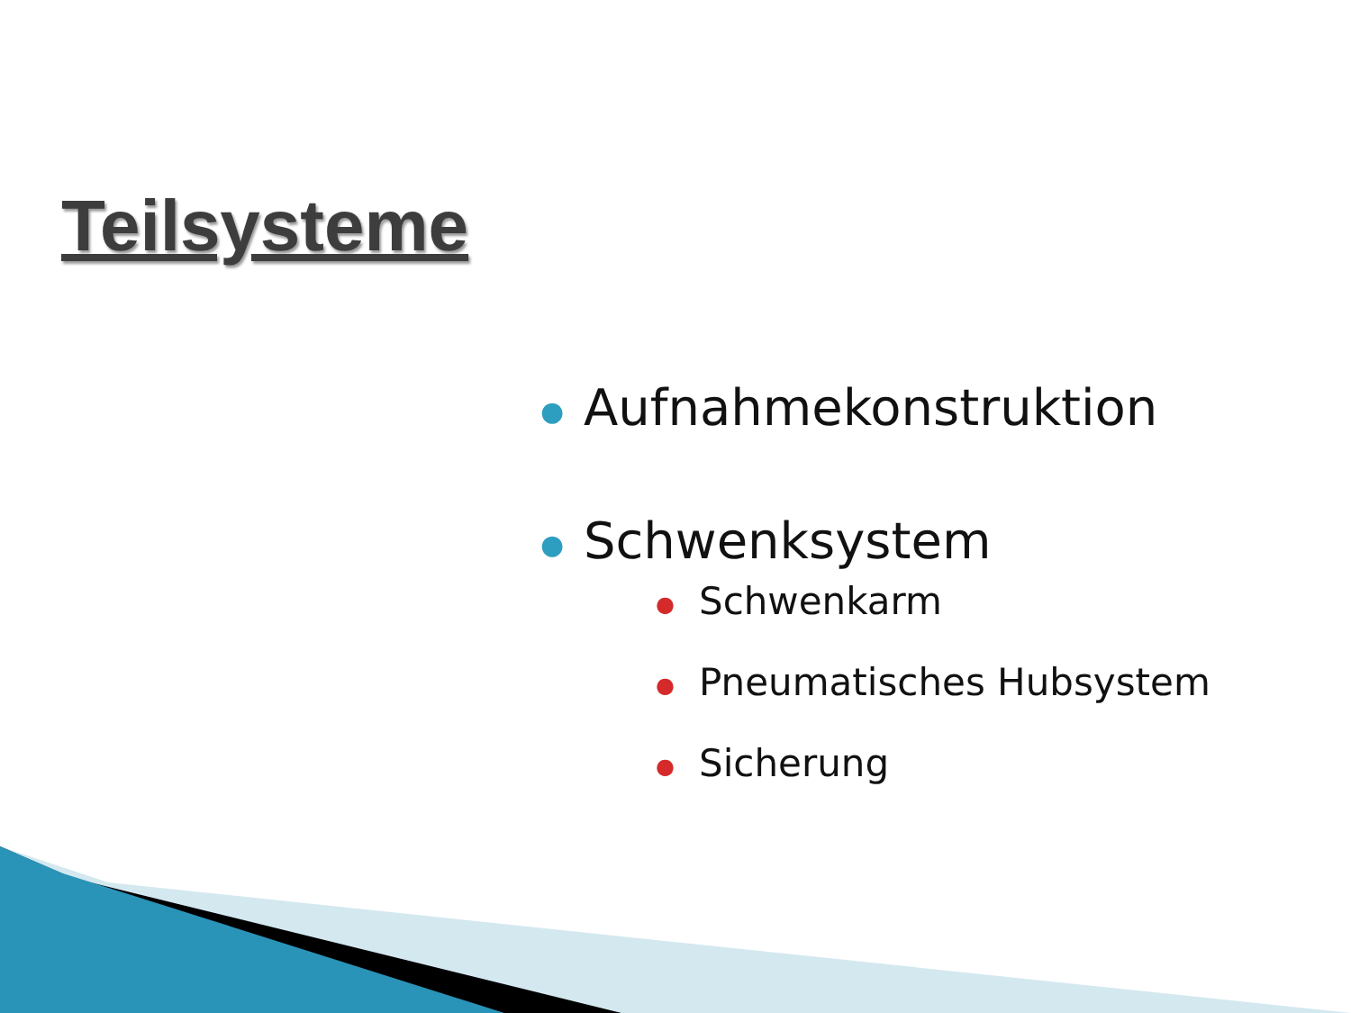Teilsysteme
● Aufnahmekonstruktion
● Schwenksystem
● Schwenkarm
● Pneumatisches Hubsystem
● Sicherung